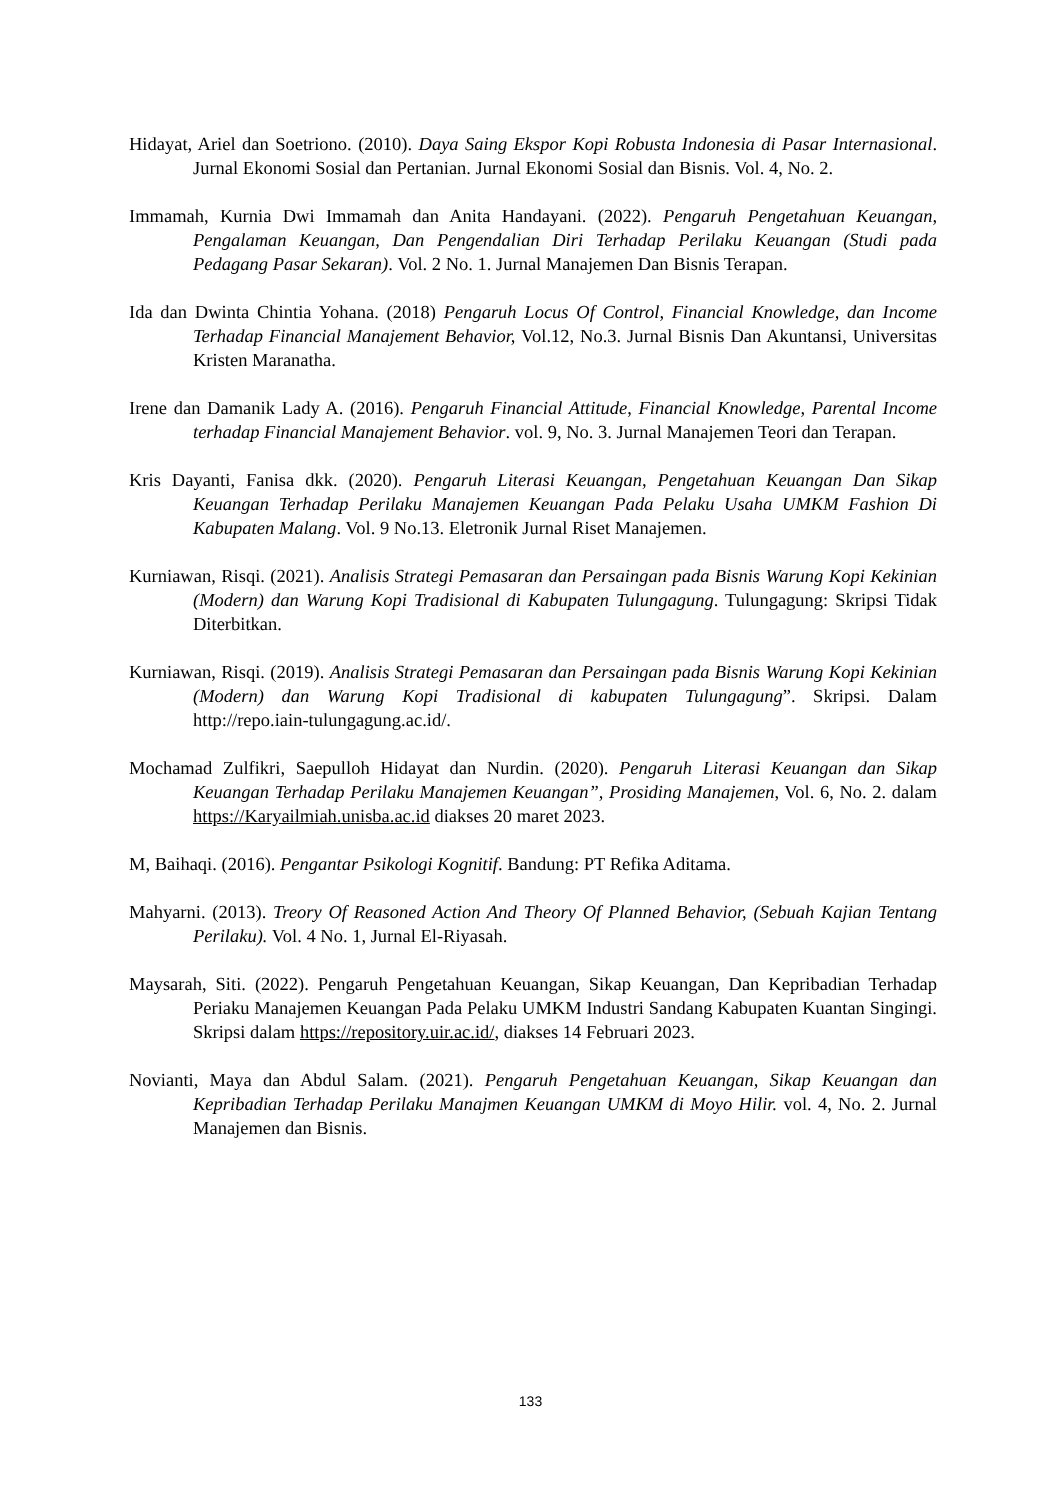Hidayat, Ariel dan Soetriono. (2010). Daya Saing Ekspor Kopi Robusta Indonesia di Pasar Internasional. Jurnal Ekonomi Sosial dan Pertanian. Jurnal Ekonomi Sosial dan Bisnis. Vol. 4, No. 2.
Immamah, Kurnia Dwi Immamah dan Anita Handayani. (2022). Pengaruh Pengetahuan Keuangan, Pengalaman Keuangan, Dan Pengendalian Diri Terhadap Perilaku Keuangan (Studi pada Pedagang Pasar Sekaran). Vol. 2 No. 1. Jurnal Manajemen Dan Bisnis Terapan.
Ida dan Dwinta Chintia Yohana. (2018) Pengaruh Locus Of Control, Financial Knowledge, dan Income Terhadap Financial Manajement Behavior, Vol.12, No.3. Jurnal Bisnis Dan Akuntansi, Universitas Kristen Maranatha.
Irene dan Damanik Lady A. (2016). Pengaruh Financial Attitude, Financial Knowledge, Parental Income terhadap Financial Manajement Behavior. vol. 9, No. 3. Jurnal Manajemen Teori dan Terapan.
Kris Dayanti, Fanisa dkk. (2020). Pengaruh Literasi Keuangan, Pengetahuan Keuangan Dan Sikap Keuangan Terhadap Perilaku Manajemen Keuangan Pada Pelaku Usaha UMKM Fashion Di Kabupaten Malang. Vol. 9 No.13. Eletronik Jurnal Riset Manajemen.
Kurniawan, Risqi. (2021). Analisis Strategi Pemasaran dan Persaingan pada Bisnis Warung Kopi Kekinian (Modern) dan Warung Kopi Tradisional di Kabupaten Tulungagung. Tulungagung: Skripsi Tidak Diterbitkan.
Kurniawan, Risqi. (2019). Analisis Strategi Pemasaran dan Persaingan pada Bisnis Warung Kopi Kekinian (Modern) dan Warung Kopi Tradisional di kabupaten Tulungagung”. Skripsi. Dalam http://repo.iain-tulungagung.ac.id/.
Mochamad Zulfikri, Saepulloh Hidayat dan Nurdin. (2020). Pengaruh Literasi Keuangan dan Sikap Keuangan Terhadap Perilaku Manajemen Keuangan”, Prosiding Manajemen, Vol. 6, No. 2. dalam https://Karyailmiah.unisba.ac.id diakses 20 maret 2023.
M, Baihaqi. (2016). Pengantar Psikologi Kognitif. Bandung: PT Refika Aditama.
Mahyarni. (2013). Treory Of Reasoned Action And Theory Of Planned Behavior, (Sebuah Kajian Tentang Perilaku). Vol. 4 No. 1, Jurnal El-Riyasah.
Maysarah, Siti. (2022). Pengaruh Pengetahuan Keuangan, Sikap Keuangan, Dan Kepribadian Terhadap Periaku Manajemen Keuangan Pada Pelaku UMKM Industri Sandang Kabupaten Kuantan Singingi. Skripsi dalam https://repository.uir.ac.id/, diakses 14 Februari 2023.
Novianti, Maya dan Abdul Salam. (2021). Pengaruh Pengetahuan Keuangan, Sikap Keuangan dan Kepribadian Terhadap Perilaku Manajmen Keuangan UMKM di Moyo Hilir. vol. 4, No. 2. Jurnal Manajemen dan Bisnis.
133